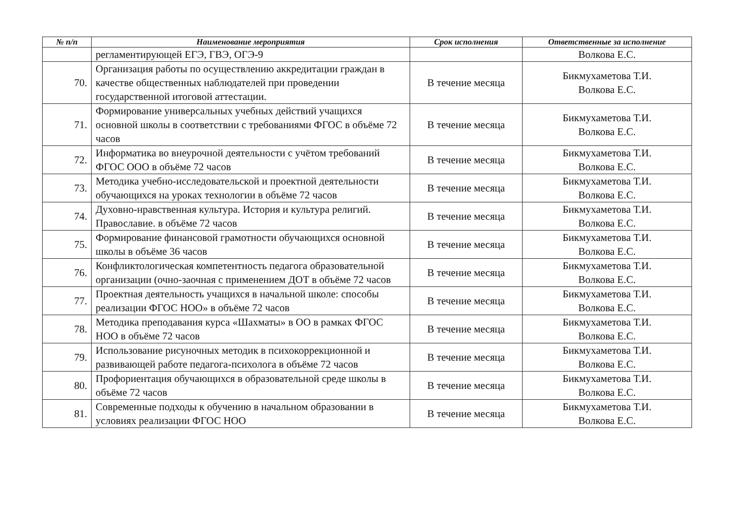| № п/п | Наименование мероприятия | Срок исполнения | Ответственные за исполнение |
| --- | --- | --- | --- |
| | регламентирующей ЕГЭ, ГВЭ, ОГЭ-9 | | Волкова Е.С. |
| 70. | Организация работы по осуществлению аккредитации граждан в качестве общественных наблюдателей при проведении государственной итоговой аттестации. | В течение месяца | Бикмухаметова Т.И. Волкова Е.С. |
| 71. | Формирование универсальных учебных действий учащихся основной школы в соответствии с требованиями ФГОС в объёме 72 часов | В течение месяца | Бикмухаметова Т.И. Волкова Е.С. |
| 72. | Информатика во внеурочной деятельности с учётом требований ФГОС ООО в объёме 72 часов | В течение месяца | Бикмухаметова Т.И. Волкова Е.С. |
| 73. | Методика учебно-исследовательской и проектной деятельности обучающихся на уроках технологии в объёме 72 часов | В течение месяца | Бикмухаметова Т.И. Волкова Е.С. |
| 74. | Духовно-нравственная культура. История и культура религий. Православие. в объёме 72 часов | В течение месяца | Бикмухаметова Т.И. Волкова Е.С. |
| 75. | Формирование финансовой грамотности обучающихся основной школы в объёме 36 часов | В течение месяца | Бикмухаметова Т.И. Волкова Е.С. |
| 76. | Конфликтологическая компетентность педагога образовательной организации (очно-заочная с применением ДОТ в объёме 72 часов | В течение месяца | Бикмухаметова Т.И. Волкова Е.С. |
| 77. | Проектная деятельность учащихся в начальной школе: способы реализации ФГОС НОО» в объёме 72 часов | В течение месяца | Бикмухаметова Т.И. Волкова Е.С. |
| 78. | Методика преподавания курса «Шахматы» в ОО в рамках ФГОС НОО в объёме 72 часов | В течение месяца | Бикмухаметова Т.И. Волкова Е.С. |
| 79. | Использование рисуночных методик в психокоррекционной и развивающей работе педагога-психолога в объёме 72 часов | В течение месяца | Бикмухаметова Т.И. Волкова Е.С. |
| 80. | Профориентация обучающихся в образовательной среде школы в объёме 72 часов | В течение месяца | Бикмухаметова Т.И. Волкова Е.С. |
| 81. | Современные подходы к обучению в начальном образовании в условиях реализации ФГОС НОО | В течение месяца | Бикмухаметова Т.И. Волкова Е.С. |